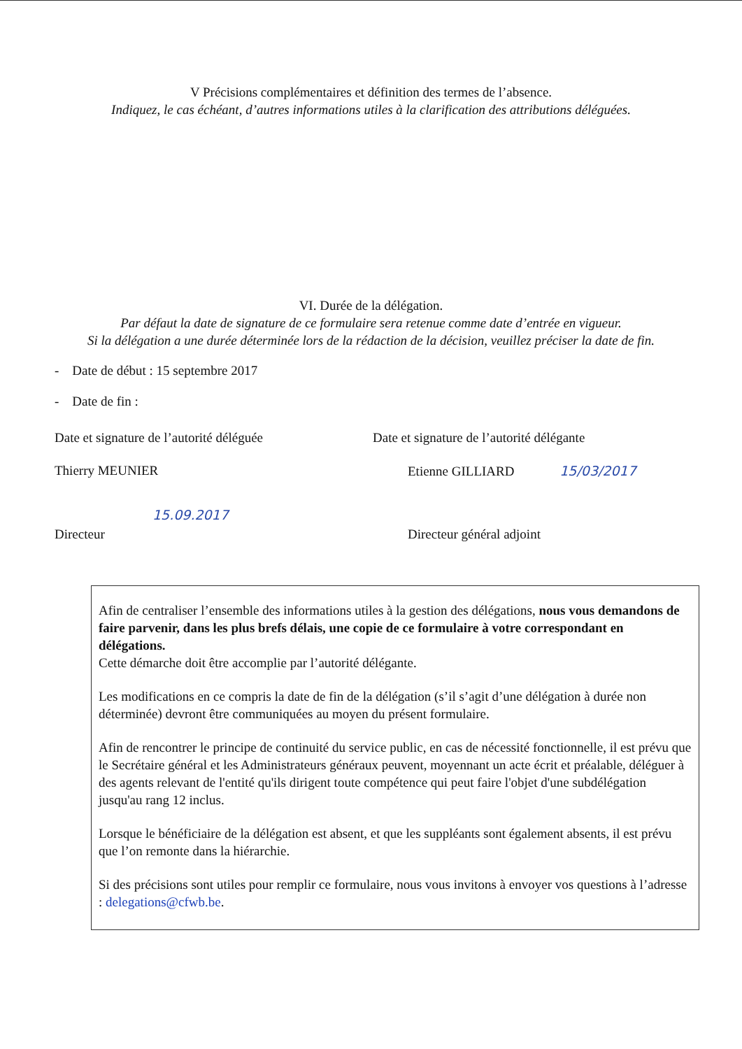V Précisions complémentaires et définition des termes de l’absence.
Indiquez, le cas échéant, d’autres informations utiles à la clarification des attributions déléguées.
VI. Durée de la délégation.
Par défaut la date de signature de ce formulaire sera retenue comme date d’entrée en vigueur.
Si la délégation a une durée déterminée lors de la rédaction de la décision, veuillez préciser la date de fin.
- Date de début : 15 septembre 2017
- Date de fin :
Date et signature de l’autorité déléguée
Date et signature de l’autorité délégante
Thierry MEUNIER Etienne GILLIARD 15/03/2017
15.09.2017
Directeur Directeur général adjoint
Afin de centraliser l’ensemble des informations utiles à la gestion des délégations, nous vous demandons de faire parvenir, dans les plus brefs délais, une copie de ce formulaire à votre correspondant en délégations.
Cette démarche doit être accomplie par l’autorité délégante.
Les modifications en ce compris la date de fin de la délégation (s’il s’agit d’une délégation à durée non déterminée) devront être communiquées au moyen du présent formulaire.
Afin de rencontrer le principe de continuité du service public, en cas de nécessité fonctionnelle, il est prévu que le Secrétaire général et les Administrateurs généraux peuvent, moyennant un acte écrit et préalable, déléguer à des agents relevant de l'entité qu'ils dirigent toute compétence qui peut faire l'objet d'une subdélégation jusqu'au rang 12 inclus.
Lorsque le bénéficiaire de la délégation est absent, et que les suppléants sont également absents, il est prévu que l’on remonte dans la hiérarchie.
Si des précisions sont utiles pour remplir ce formulaire, nous vous invitons à envoyer vos questions à l’adresse : delegations@cfwb.be.